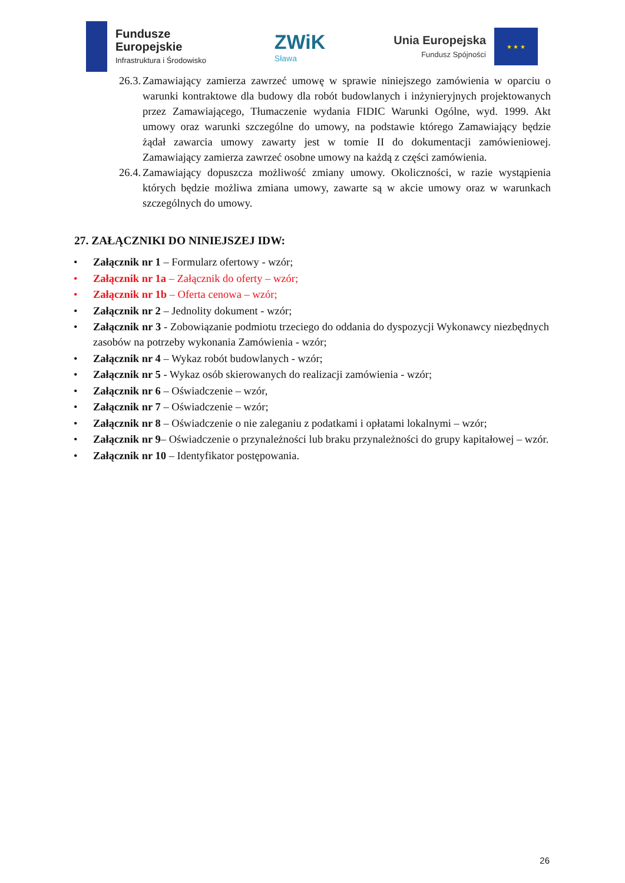Fundusze
Europejskie
Infrastruktura i Środowisko
ZWiK
Sława
Unia Europejska
Fundusz Spójności
★ ★ ★
26.3. Zamawiający zamierza zawrzeć umowę w sprawie niniejszego zamówienia w oparciu o warunki kontraktowe dla budowy dla robót budowlanych i inżynieryjnych projektowanych przez Zamawiającego, Tłumaczenie wydania FIDIC Warunki Ogólne, wyd. 1999. Akt umowy oraz warunki szczególne do umowy, na podstawie którego Zamawiający będzie żądał zawarcia umowy zawarty jest w tomie II do dokumentacji zamówieniowej. Zamawiający zamierza zawrzeć osobne umowy na każdą z części zamówienia.
26.4. Zamawiający dopuszcza możliwość zmiany umowy. Okoliczności, w razie wystąpienia których będzie możliwa zmiana umowy, zawarte są w akcie umowy oraz w warunkach szczególnych do umowy.
27. ZAŁĄCZNIKI DO NINIEJSZEJ IDW:
Załącznik nr 1 – Formularz ofertowy - wzór;
Załącznik nr 1a – Załącznik do oferty – wzór;
Załącznik nr 1b – Oferta cenowa – wzór;
Załącznik nr 2 – Jednolity dokument - wzór;
Załącznik nr 3 - Zobowiązanie podmiotu trzeciego do oddania do dyspozycji Wykonawcy niezbędnych zasobów na potrzeby wykonania Zamówienia - wzór;
Załącznik nr 4 – Wykaz robót budowlanych - wzór;
Załącznik nr 5 - Wykaz osób skierowanych do realizacji zamówienia - wzór;
Załącznik nr 6 – Oświadczenie – wzór,
Załącznik nr 7 – Oświadczenie – wzór;
Załącznik nr 8 – Oświadczenie o nie zaleganiu z podatkami i opłatami lokalnymi – wzór;
Załącznik nr 9– Oświadczenie o przynależności lub braku przynależności do grupy kapitałowej – wzór.
Załącznik nr 10 – Identyfikator postępowania.
26